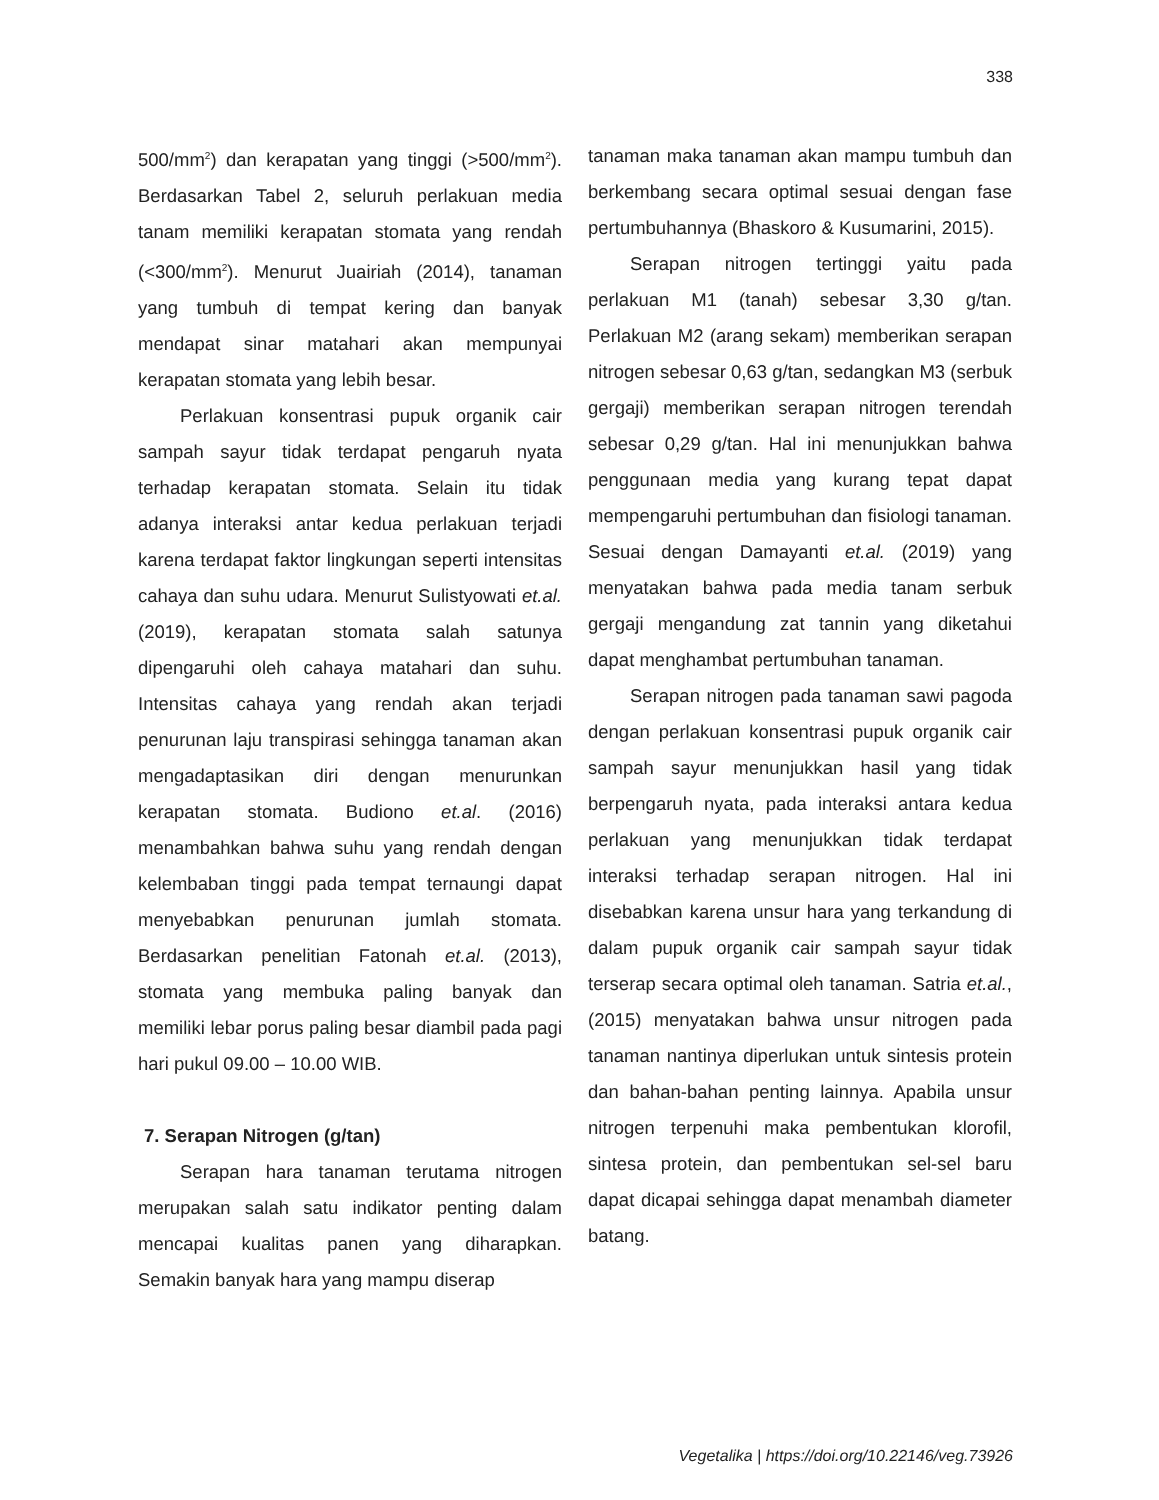338
500/mm<sup>2</sup>) dan kerapatan yang tinggi (>500/mm<sup>2</sup>). Berdasarkan Tabel 2, seluruh perlakuan media tanam memiliki kerapatan stomata yang rendah (<300/mm<sup>2</sup>). Menurut Juairiah (2014), tanaman yang tumbuh di tempat kering dan banyak mendapat sinar matahari akan mempunyai kerapatan stomata yang lebih besar.
Perlakuan konsentrasi pupuk organik cair sampah sayur tidak terdapat pengaruh nyata terhadap kerapatan stomata. Selain itu tidak adanya interaksi antar kedua perlakuan terjadi karena terdapat faktor lingkungan seperti intensitas cahaya dan suhu udara. Menurut Sulistyowati et.al. (2019), kerapatan stomata salah satunya dipengaruhi oleh cahaya matahari dan suhu. Intensitas cahaya yang rendah akan terjadi penurunan laju transpirasi sehingga tanaman akan mengadaptasikan diri dengan menurunkan kerapatan stomata. Budiono et.al. (2016) menambahkan bahwa suhu yang rendah dengan kelembaban tinggi pada tempat ternaungi dapat menyebabkan penurunan jumlah stomata. Berdasarkan penelitian Fatonah et.al. (2013), stomata yang membuka paling banyak dan memiliki lebar porus paling besar diambil pada pagi hari pukul 09.00 – 10.00 WIB.
7. Serapan Nitrogen (g/tan)
Serapan hara tanaman terutama nitrogen merupakan salah satu indikator penting dalam mencapai kualitas panen yang diharapkan. Semakin banyak hara yang mampu diserap
tanaman maka tanaman akan mampu tumbuh dan berkembang secara optimal sesuai dengan fase pertumbuhannya (Bhaskoro & Kusumarini, 2015).
Serapan nitrogen tertinggi yaitu pada perlakuan M1 (tanah) sebesar 3,30 g/tan. Perlakuan M2 (arang sekam) memberikan serapan nitrogen sebesar 0,63 g/tan, sedangkan M3 (serbuk gergaji) memberikan serapan nitrogen terendah sebesar 0,29 g/tan. Hal ini menunjukkan bahwa penggunaan media yang kurang tepat dapat mempengaruhi pertumbuhan dan fisiologi tanaman. Sesuai dengan Damayanti et.al. (2019) yang menyatakan bahwa pada media tanam serbuk gergaji mengandung zat tannin yang diketahui dapat menghambat pertumbuhan tanaman.
Serapan nitrogen pada tanaman sawi pagoda dengan perlakuan konsentrasi pupuk organik cair sampah sayur menunjukkan hasil yang tidak berpengaruh nyata, pada interaksi antara kedua perlakuan yang menunjukkan tidak terdapat interaksi terhadap serapan nitrogen. Hal ini disebabkan karena unsur hara yang terkandung di dalam pupuk organik cair sampah sayur tidak terserap secara optimal oleh tanaman. Satria et.al., (2015) menyatakan bahwa unsur nitrogen pada tanaman nantinya diperlukan untuk sintesis protein dan bahan-bahan penting lainnya. Apabila unsur nitrogen terpenuhi maka pembentukan klorofil, sintesa protein, dan pembentukan sel-sel baru dapat dicapai sehingga dapat menambah diameter batang.
Vegetalika | https://doi.org/10.22146/veg.73926